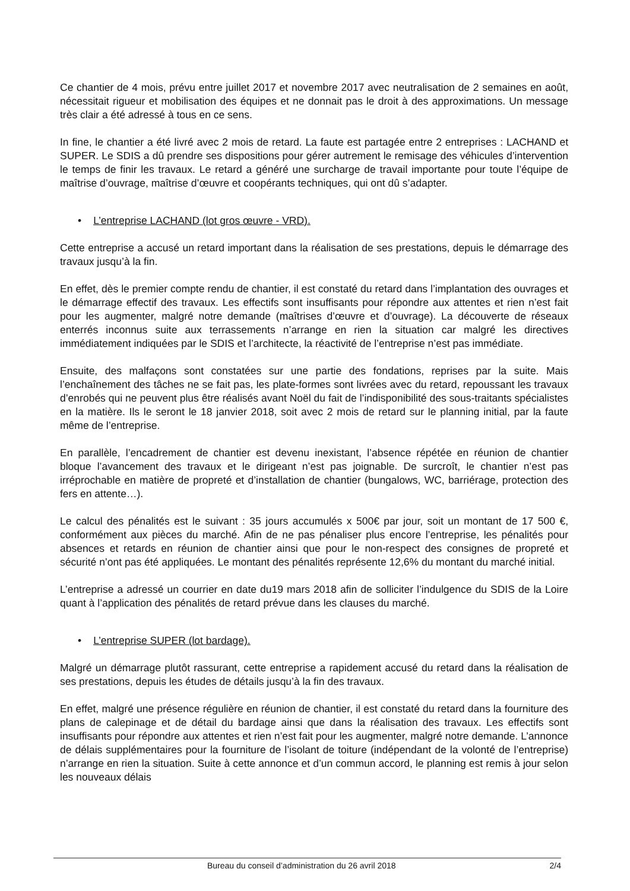Ce chantier de 4 mois, prévu entre juillet 2017 et novembre 2017 avec neutralisation de 2 semaines en août, nécessitait rigueur et mobilisation des équipes et ne donnait pas le droit à des approximations. Un message très clair a été adressé à tous en ce sens.
In fine, le chantier a été livré avec 2 mois de retard. La faute est partagée entre 2 entreprises : LACHAND et SUPER. Le SDIS a dû prendre ses dispositions pour gérer autrement le remisage des véhicules d’intervention le temps de finir les travaux. Le retard a généré une surcharge de travail importante pour toute l’équipe de maîtrise d’ouvrage, maîtrise d’œuvre et coopérants techniques, qui ont dû s’adapter.
• L’entreprise LACHAND (lot gros œuvre - VRD).
Cette entreprise a accusé un retard important dans la réalisation de ses prestations, depuis le démarrage des travaux jusqu’à la fin.
En effet, dès le premier compte rendu de chantier, il est constaté du retard dans l’implantation des ouvrages et le démarrage effectif des travaux. Les effectifs sont insuffisants pour répondre aux attentes et rien n’est fait pour les augmenter, malgré notre demande (maîtrises d’œuvre et d’ouvrage). La découverte de réseaux enterrés inconnus suite aux terrassements n’arrange en rien la situation car malgré les directives immédiatement indiquées par le SDIS et l’architecte, la réactivité de l’entreprise n’est pas immédiate.
Ensuite, des malfaçons sont constatées sur une partie des fondations, reprises par la suite. Mais l’enchaînement des tâches ne se fait pas, les plate-formes sont livrées avec du retard, repoussant les travaux d’enrobés qui ne peuvent plus être réalisés avant Noël du fait de l’indisponibilité des sous-traitants spécialistes en la matière. Ils le seront le 18 janvier 2018, soit avec 2 mois de retard sur le planning initial, par la faute même de l’entreprise.
En parallèle, l’encadrement de chantier est devenu inexistant, l’absence répétée en réunion de chantier bloque l’avancement des travaux et le dirigeant n’est pas joignable. De surcroît, le chantier n’est pas irréprochable en matière de propreté et d’installation de chantier (bungalows, WC, barriérage, protection des fers en attente…).
Le calcul des pénalités est le suivant : 35 jours accumulés x 500€ par jour, soit un montant de 17 500 €, conformément aux pièces du marché. Afin de ne pas pénaliser plus encore l’entreprise, les pénalités pour absences et retards en réunion de chantier ainsi que pour le non-respect des consignes de propreté et sécurité n’ont pas été appliquées. Le montant des pénalités représente 12,6% du montant du marché initial.
L’entreprise a adressé un courrier en date du19 mars 2018 afin de solliciter l’indulgence du SDIS de la Loire quant à l’application des pénalités de retard prévue dans les clauses du marché.
• L’entreprise SUPER (lot bardage).
Malgré un démarrage plutôt rassurant, cette entreprise a rapidement accusé du retard dans la réalisation de ses prestations, depuis les études de détails jusqu’à la fin des travaux.
En effet, malgré une présence régulière en réunion de chantier, il est constaté du retard dans la fourniture des plans de calepinage et de détail du bardage ainsi que dans la réalisation des travaux. Les effectifs sont insuffisants pour répondre aux attentes et rien n’est fait pour les augmenter, malgré notre demande. L’annonce de délais supplémentaires pour la fourniture de l’isolant de toiture (indépendant de la volonté de l’entreprise) n’arrange en rien la situation. Suite à cette annonce et d’un commun accord, le planning est remis à jour selon les nouveaux délais
Bureau du conseil d’administration du 26 avril 2018 2/4